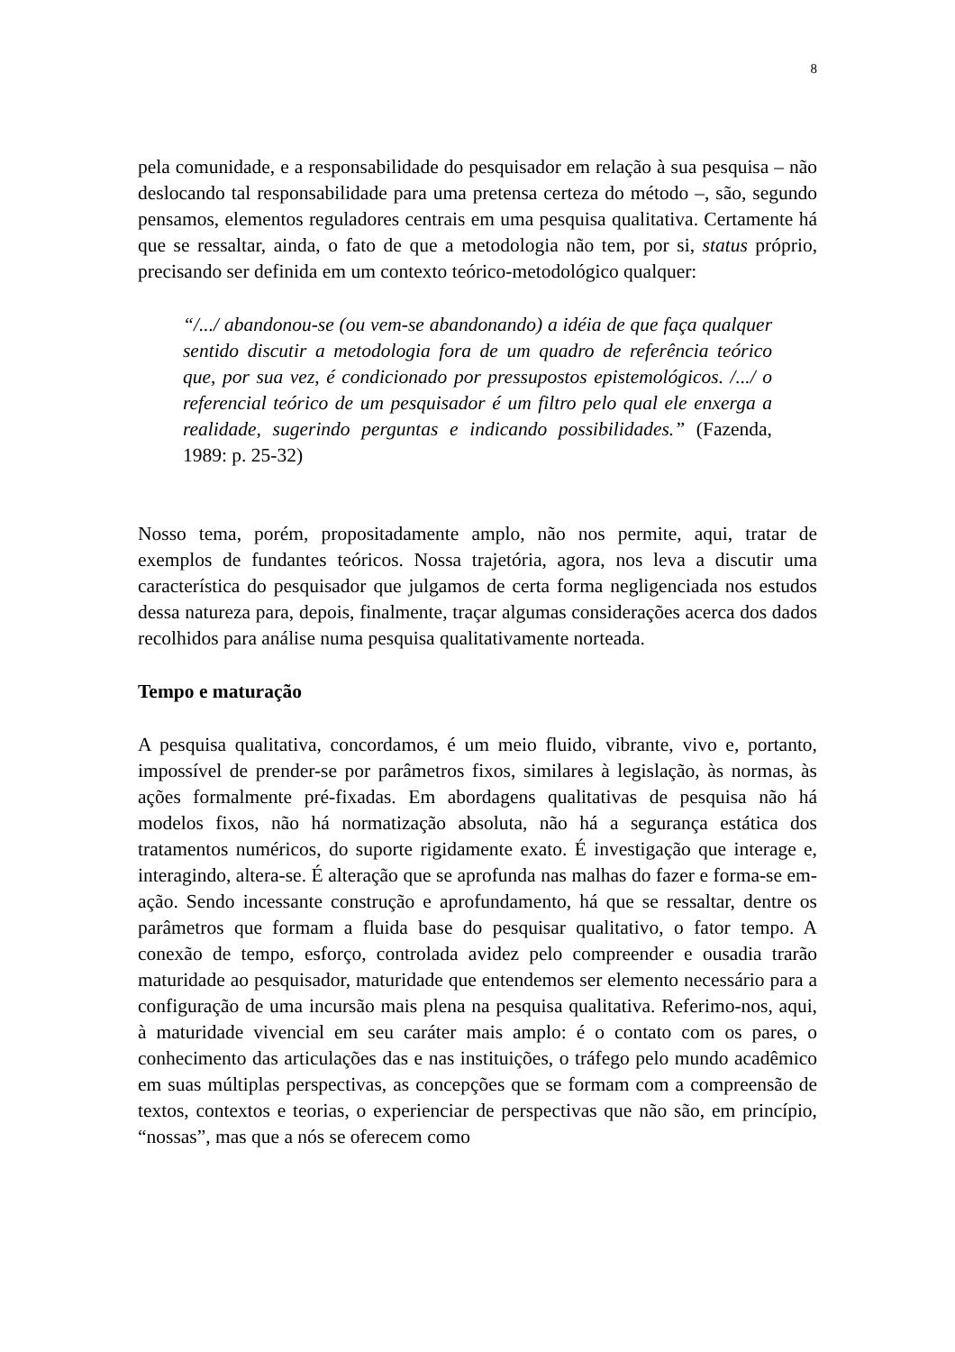8
pela comunidade, e a responsabilidade do pesquisador em relação à sua pesquisa – não deslocando tal responsabilidade para uma pretensa certeza do método –, são, segundo pensamos, elementos reguladores centrais em uma pesquisa qualitativa. Certamente há que se ressaltar, ainda, o fato de que a metodologia não tem, por si, status próprio, precisando ser definida em um contexto teórico-metodológico qualquer:
“/.../ abandonou-se (ou vem-se abandonando) a idéia de que faça qualquer sentido discutir a metodologia fora de um quadro de referência teórico que, por sua vez, é condicionado por pressupostos epistemológicos. /.../ o referencial teórico de um pesquisador é um filtro pelo qual ele enxerga a realidade, sugerindo perguntas e indicando possibilidades.” (Fazenda, 1989: p. 25-32)
Nosso tema, porém, propositadamente amplo, não nos permite, aqui, tratar de exemplos de fundantes teóricos. Nossa trajetória, agora, nos leva a discutir uma característica do pesquisador que julgamos de certa forma negligenciada nos estudos dessa natureza para, depois, finalmente, traçar algumas considerações acerca dos dados recolhidos para análise numa pesquisa qualitativamente norteada.
Tempo e maturação
A pesquisa qualitativa, concordamos, é um meio fluido, vibrante, vivo e, portanto, impossível de prender-se por parâmetros fixos, similares à legislação, às normas, às ações formalmente pré-fixadas. Em abordagens qualitativas de pesquisa não há modelos fixos, não há normatização absoluta, não há a segurança estática dos tratamentos numéricos, do suporte rigidamente exato. É investigação que interage e, interagindo, altera-se. É alteração que se aprofunda nas malhas do fazer e forma-se em-ação. Sendo incessante construção e aprofundamento, há que se ressaltar, dentre os parâmetros que formam a fluida base do pesquisar qualitativo, o fator tempo. A conexão de tempo, esforço, controlada avidez pelo compreender e ousadia trarão maturidade ao pesquisador, maturidade que entendemos ser elemento necessário para a configuração de uma incursão mais plena na pesquisa qualitativa. Referimo-nos, aqui, à maturidade vivencial em seu caráter mais amplo: é o contato com os pares, o conhecimento das articulações das e nas instituições, o tráfego pelo mundo acadêmico em suas múltiplas perspectivas, as concepções que se formam com a compreensão de textos, contextos e teorias, o experienciar de perspectivas que não são, em princípio, “nossas”, mas que a nós se oferecem como